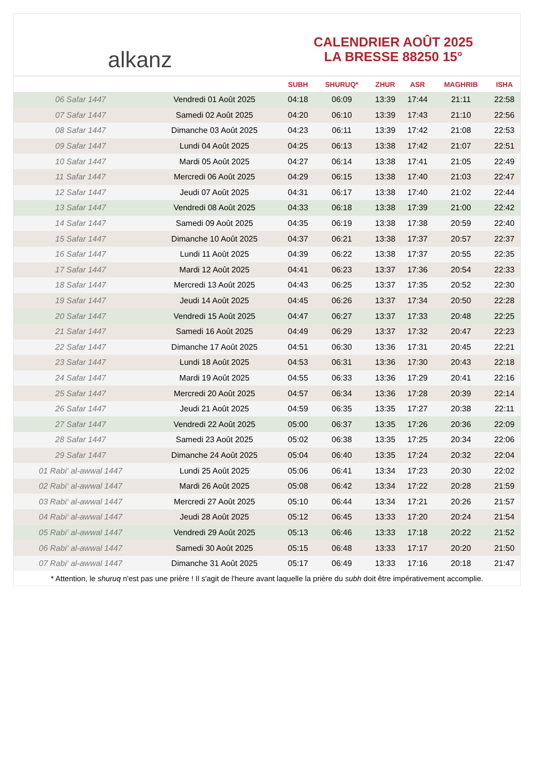alkanz
CALENDRIER AOÛT 2025
LA BRESSE 88250 15°
| | | SUBH | SHURUQ* | ZHUR | ASR | MAGHRIB | ISHA |
| --- | --- | --- | --- | --- | --- | --- | --- |
| 06 Safar 1447 | Vendredi 01 Août 2025 | 04:18 | 06:09 | 13:39 | 17:44 | 21:11 | 22:58 |
| 07 Safar 1447 | Samedi 02 Août 2025 | 04:20 | 06:10 | 13:39 | 17:43 | 21:10 | 22:56 |
| 08 Safar 1447 | Dimanche 03 Août 2025 | 04:23 | 06:11 | 13:39 | 17:42 | 21:08 | 22:53 |
| 09 Safar 1447 | Lundi 04 Août 2025 | 04:25 | 06:13 | 13:38 | 17:42 | 21:07 | 22:51 |
| 10 Safar 1447 | Mardi 05 Août 2025 | 04:27 | 06:14 | 13:38 | 17:41 | 21:05 | 22:49 |
| 11 Safar 1447 | Mercredi 06 Août 2025 | 04:29 | 06:15 | 13:38 | 17:40 | 21:03 | 22:47 |
| 12 Safar 1447 | Jeudi 07 Août 2025 | 04:31 | 06:17 | 13:38 | 17:40 | 21:02 | 22:44 |
| 13 Safar 1447 | Vendredi 08 Août 2025 | 04:33 | 06:18 | 13:38 | 17:39 | 21:00 | 22:42 |
| 14 Safar 1447 | Samedi 09 Août 2025 | 04:35 | 06:19 | 13:38 | 17:38 | 20:59 | 22:40 |
| 15 Safar 1447 | Dimanche 10 Août 2025 | 04:37 | 06:21 | 13:38 | 17:37 | 20:57 | 22:37 |
| 16 Safar 1447 | Lundi 11 Août 2025 | 04:39 | 06:22 | 13:38 | 17:37 | 20:55 | 22:35 |
| 17 Safar 1447 | Mardi 12 Août 2025 | 04:41 | 06:23 | 13:37 | 17:36 | 20:54 | 22:33 |
| 18 Safar 1447 | Mercredi 13 Août 2025 | 04:43 | 06:25 | 13:37 | 17:35 | 20:52 | 22:30 |
| 19 Safar 1447 | Jeudi 14 Août 2025 | 04:45 | 06:26 | 13:37 | 17:34 | 20:50 | 22:28 |
| 20 Safar 1447 | Vendredi 15 Août 2025 | 04:47 | 06:27 | 13:37 | 17:33 | 20:48 | 22:25 |
| 21 Safar 1447 | Samedi 16 Août 2025 | 04:49 | 06:29 | 13:37 | 17:32 | 20:47 | 22:23 |
| 22 Safar 1447 | Dimanche 17 Août 2025 | 04:51 | 06:30 | 13:36 | 17:31 | 20:45 | 22:21 |
| 23 Safar 1447 | Lundi 18 Août 2025 | 04:53 | 06:31 | 13:36 | 17:30 | 20:43 | 22:18 |
| 24 Safar 1447 | Mardi 19 Août 2025 | 04:55 | 06:33 | 13:36 | 17:29 | 20:41 | 22:16 |
| 25 Safar 1447 | Mercredi 20 Août 2025 | 04:57 | 06:34 | 13:36 | 17:28 | 20:39 | 22:14 |
| 26 Safar 1447 | Jeudi 21 Août 2025 | 04:59 | 06:35 | 13:35 | 17:27 | 20:38 | 22:11 |
| 27 Safar 1447 | Vendredi 22 Août 2025 | 05:00 | 06:37 | 13:35 | 17:26 | 20:36 | 22:09 |
| 28 Safar 1447 | Samedi 23 Août 2025 | 05:02 | 06:38 | 13:35 | 17:25 | 20:34 | 22:06 |
| 29 Safar 1447 | Dimanche 24 Août 2025 | 05:04 | 06:40 | 13:35 | 17:24 | 20:32 | 22:04 |
| 01 Rabi‘ al-awwal 1447 | Lundi 25 Août 2025 | 05:06 | 06:41 | 13:34 | 17:23 | 20:30 | 22:02 |
| 02 Rabi‘ al-awwal 1447 | Mardi 26 Août 2025 | 05:08 | 06:42 | 13:34 | 17:22 | 20:28 | 21:59 |
| 03 Rabi‘ al-awwal 1447 | Mercredi 27 Août 2025 | 05:10 | 06:44 | 13:34 | 17:21 | 20:26 | 21:57 |
| 04 Rabi‘ al-awwal 1447 | Jeudi 28 Août 2025 | 05:12 | 06:45 | 13:33 | 17:20 | 20:24 | 21:54 |
| 05 Rabi‘ al-awwal 1447 | Vendredi 29 Août 2025 | 05:13 | 06:46 | 13:33 | 17:18 | 20:22 | 21:52 |
| 06 Rabi‘ al-awwal 1447 | Samedi 30 Août 2025 | 05:15 | 06:48 | 13:33 | 17:17 | 20:20 | 21:50 |
| 07 Rabi‘ al-awwal 1447 | Dimanche 31 Août 2025 | 05:17 | 06:49 | 13:33 | 17:16 | 20:18 | 21:47 |
* Attention, le shuruq n'est pas une prière ! Il s'agit de l'heure avant laquelle la prière du subh doit être impérativement accomplie.